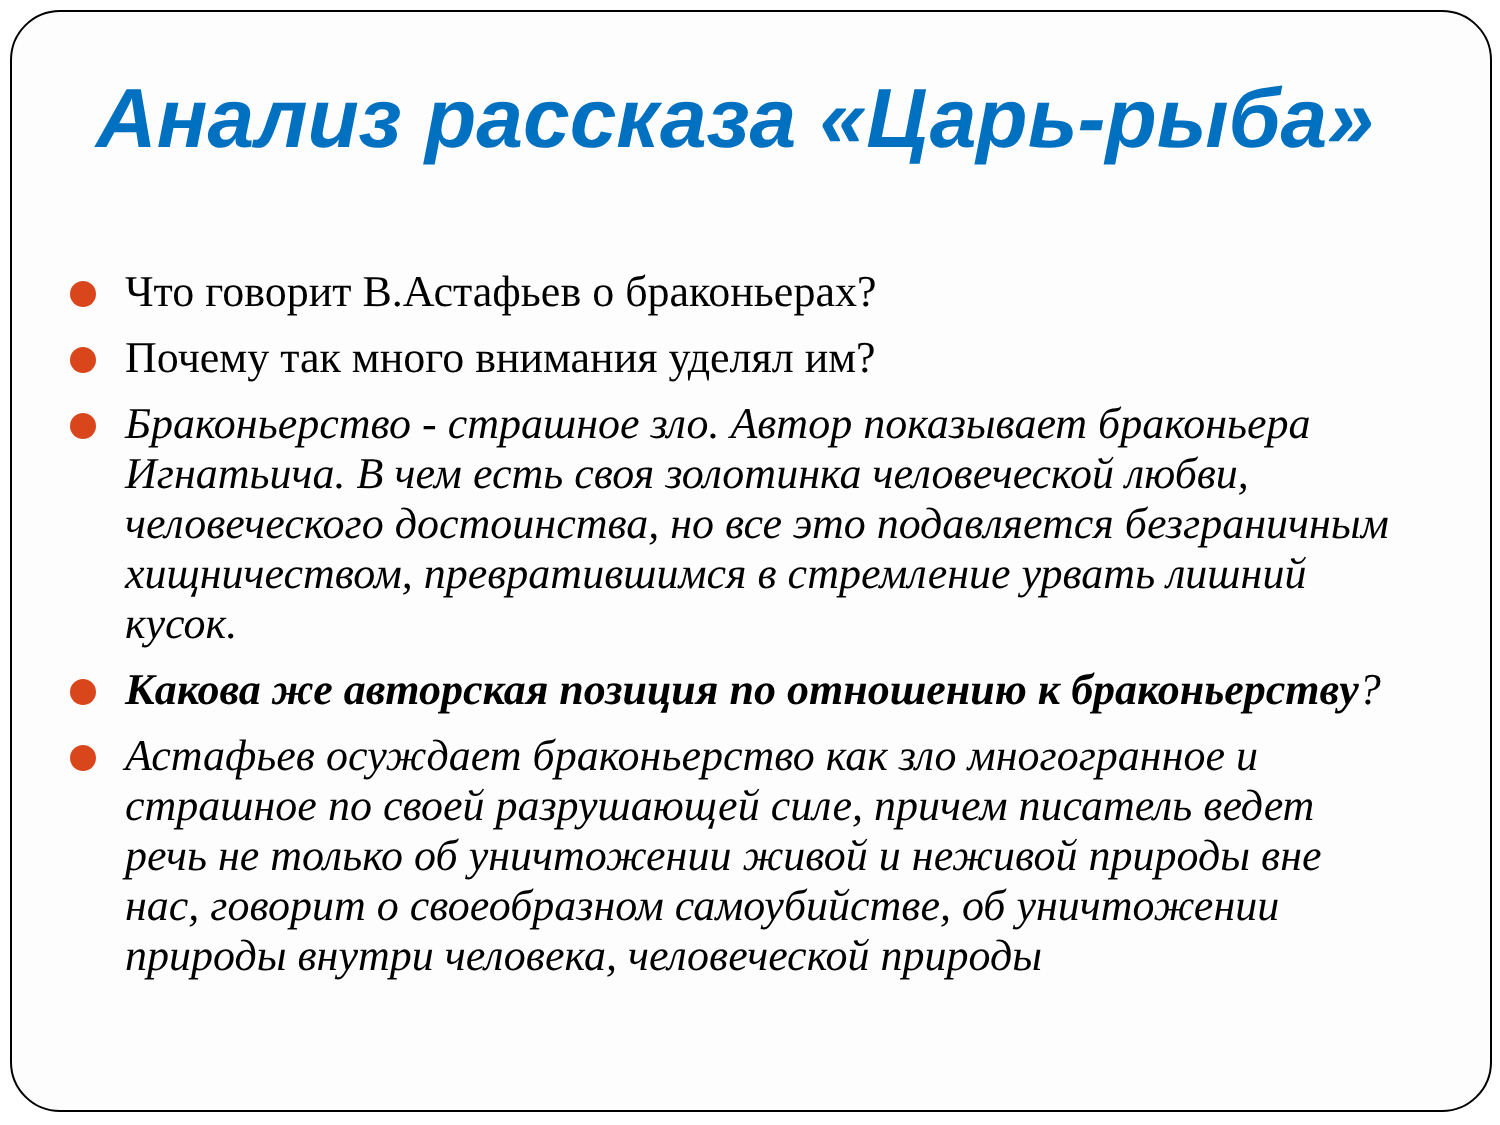Анализ рассказа «Царь-рыба»
Что говорит В.Астафьев о браконьерах?
Почему так много внимания уделял им?
Браконьерство - страшное зло. Автор показывает браконьера Игнатьича. В чем есть своя золотинка человеческой любви, человеческого достоинства, но все это подавляется безграничным хищничеством, превратившимся в стремление урвать лишний кусок.
Какова же авторская позиция по отношению к браконьерству?
Астафьев осуждает браконьерство как зло многогранное и страшное по своей разрушающей силе, причем писатель ведет речь не только об уничтожении живой и неживой природы вне нас, говорит о своеобразном самоубийстве, об уничтожении природы внутри человека, человеческой природы